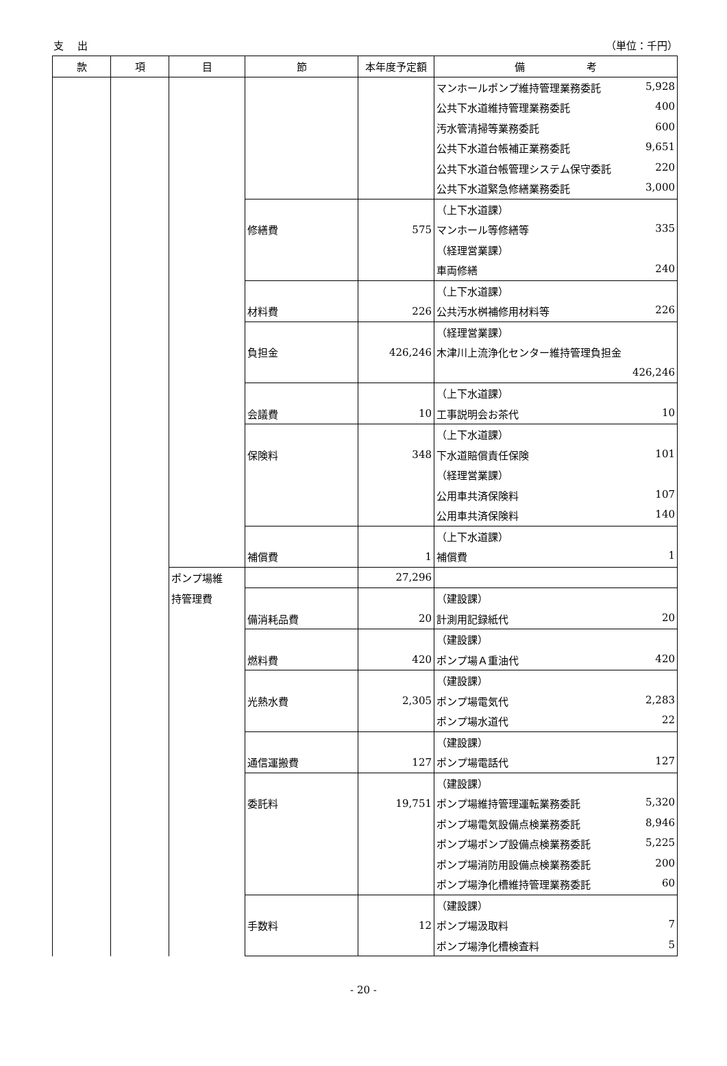支　 出 （単位：千円）
| 款 | 項 | 目 | 節 | 本年度予定額 | 備 考 |
| --- | --- | --- | --- | --- | --- |
| | | | | | マンホールポンプ維持管理業務委託 5,928 |
| | | | | | 公共下水道維持管理業務委託 400 |
| | | | | | 汚水管清掃等業務委託 600 |
| | | | | | 公共下水道台帳補正業務委託 9,651 |
| | | | | | 公共下水道台帳管理システム保守委託 220 |
| | | | | | 公共下水道緊急修繕業務委託 3,000 |
| | | | | | （上下水道課） |
| | | | 修繕費 | 575 | マンホール等修繕等 335 |
| | | | | | （経理営業課） |
| | | | | | 車両修繕 240 |
| | | | | | （上下水道課） |
| | | | 材料費 | 226 | 公共汚水桝補修用材料等 226 |
| | | | | | （経理営業課） |
| | | | 負担金 | 426,246 | 木津川上流浄化センター維持管理負担金 |
| | | | | | 426,246 |
| | | | | | （上下水道課） |
| | | | 会議費 | 10 | 工事説明会お茶代 10 |
| | | | | | （上下水道課） |
| | | | 保険料 | 348 | 下水道賠償責任保険 101 |
| | | | | | （経理営業課） |
| | | | | | 公用車共済保険料 107 |
| | | | | | 公用車共済保険料 140 |
| | | | | | （上下水道課） |
| | | | 補償費 | 1 | 補償費 1 |
| | | ポンプ場維 | | 27,296 | |
| | | 持管理費 | | | （建設課） |
| | | | 備消耗品費 | 20 | 計測用記録紙代 20 |
| | | | | | （建設課） |
| | | | 燃料費 | 420 | ポンプ場Ａ重油代 420 |
| | | | | | （建設課） |
| | | | 光熱水費 | 2,305 | ポンプ場電気代 2,283 |
| | | | | | ポンプ場水道代 22 |
| | | | | | （建設課） |
| | | | 通信運搬費 | 127 | ポンプ場電話代 127 |
| | | | | | （建設課） |
| | | | 委託料 | 19,751 | ポンプ場維持管理運転業務委託 5,320 |
| | | | | | ポンプ場電気設備点検業務委託 8,946 |
| | | | | | ポンプ場ポンプ設備点検業務委託 5,225 |
| | | | | | ポンプ場消防用設備点検業務委託 200 |
| | | | | | ポンプ場浄化槽維持管理業務委託 60 |
| | | | | | （建設課） |
| | | | 手数料 | 12 | ポンプ場汲取料 7 |
| | | | | | ポンプ場浄化槽検査料 5 |
- 20 -